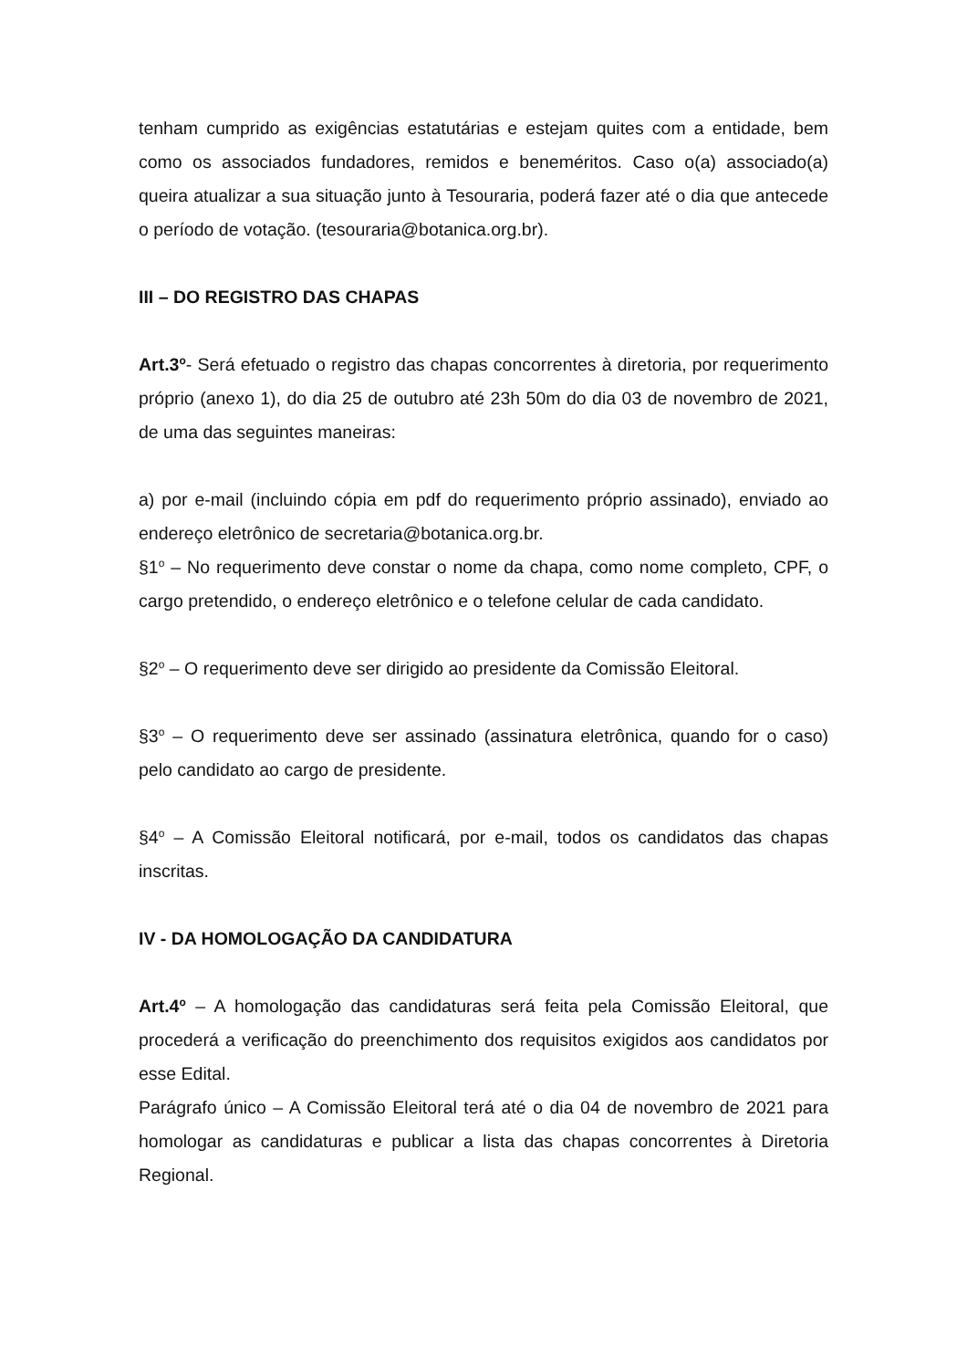tenham cumprido as exigências estatutárias e estejam quites com a entidade, bem como os associados fundadores, remidos e beneméritos. Caso o(a) associado(a) queira atualizar a sua situação junto à Tesouraria, poderá fazer até o dia que antecede o período de votação. (tesouraria@botanica.org.br).
III – DO REGISTRO DAS CHAPAS
Art.3<sup>o</sup>- Será efetuado o registro das chapas concorrentes à diretoria, por requerimento próprio (anexo 1), do dia 25 de outubro até 23h 50m do dia 03 de novembro de 2021, de uma das seguintes maneiras:
a) por e-mail (incluindo cópia em pdf do requerimento próprio assinado), enviado ao endereço eletrônico de secretaria@botanica.org.br.
§1<sup>o</sup> – No requerimento deve constar o nome da chapa, como nome completo, CPF, o cargo pretendido, o endereço eletrônico e o telefone celular de cada candidato.
§2<sup>o</sup> – O requerimento deve ser dirigido ao presidente da Comissão Eleitoral.
§3<sup>o</sup> – O requerimento deve ser assinado (assinatura eletrônica, quando for o caso) pelo candidato ao cargo de presidente.
§4<sup>o</sup> – A Comissão Eleitoral notificará, por e-mail, todos os candidatos das chapas inscritas.
IV - DA HOMOLOGAÇÃO DA CANDIDATURA
Art.4<sup>o</sup> – A homologação das candidaturas será feita pela Comissão Eleitoral, que procederá a verificação do preenchimento dos requisitos exigidos aos candidatos por esse Edital.
Parágrafo único – A Comissão Eleitoral terá até o dia 04 de novembro de 2021 para homologar as candidaturas e publicar a lista das chapas concorrentes à Diretoria Regional.